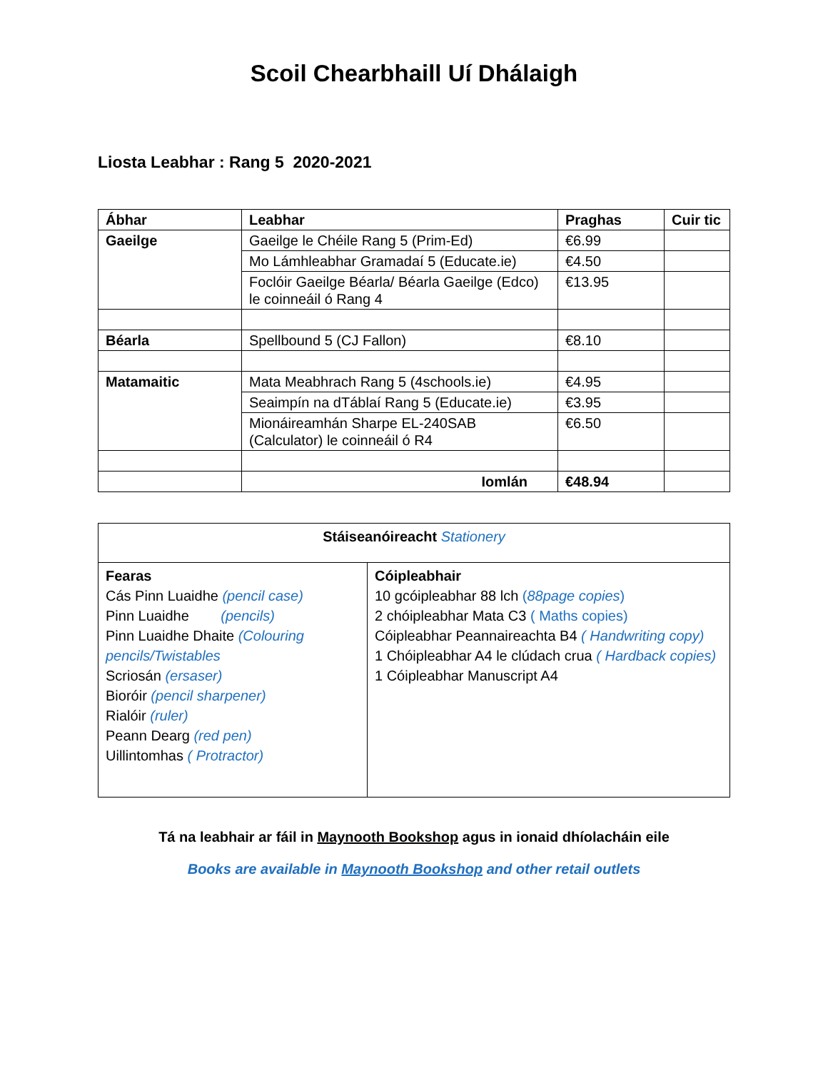Scoil Chearbhaill Uí Dhálaigh
Liosta Leabhar : Rang 5 2020-2021
| Ábhar | Leabhar | Praghas | Cuir tic |
| --- | --- | --- | --- |
| Gaeilge | Gaeilge le Chéile Rang 5 (Prim-Ed) | €6.99 | |
| | Mo Lámhleabhar Gramadaí 5 (Educate.ie) | €4.50 | |
| | Foclóir Gaeilge Béarla/ Béarla Gaeilge (Edco) le coinneáil ó Rang 4 | €13.95 | |
| Béarla | Spellbound 5 (CJ Fallon) | €8.10 | |
| Matamaitic | Mata Meabhrach Rang 5 (4schools.ie) | €4.95 | |
| | Seaimpín na dTáblaí Rang 5 (Educate.ie) | €3.95 | |
| | Mionáireamhán Sharpe EL-240SAB (Calculator) le coinneáil ó R4 | €6.50 | |
| | Iomlán | €48.94 | |
| Stáiseanóireacht Stationery | |
| Fearas Cás Pinn Luaidhe (pencil case) Pinn Luaidhe (pencils) Pinn Luaidhe Dhaite (Colouring pencils/Twistables Scriosán (ersaser) Bioróir (pencil sharpener) Rialóir (ruler) Peann Dearg (red pen) Uillintomhas ( Protractor) | Cóipleabhair 10 gcóipleabhar 88 lch ( 88page copies ) 2 chóipleabhar Mata C3 ( Maths copies) Cóipleabhar Peannaireachta B4 ( Handwriting copy) 1 Chóipleabhar A4 le clúdach crua ( Hardback copies) 1 Cóipleabhar Manuscript A4 |
Tá na leabhair ar fáil in Maynooth Bookshop agus in ionaid dhíolacháin eile
Books are available in Maynooth Bookshop and other retail outlets